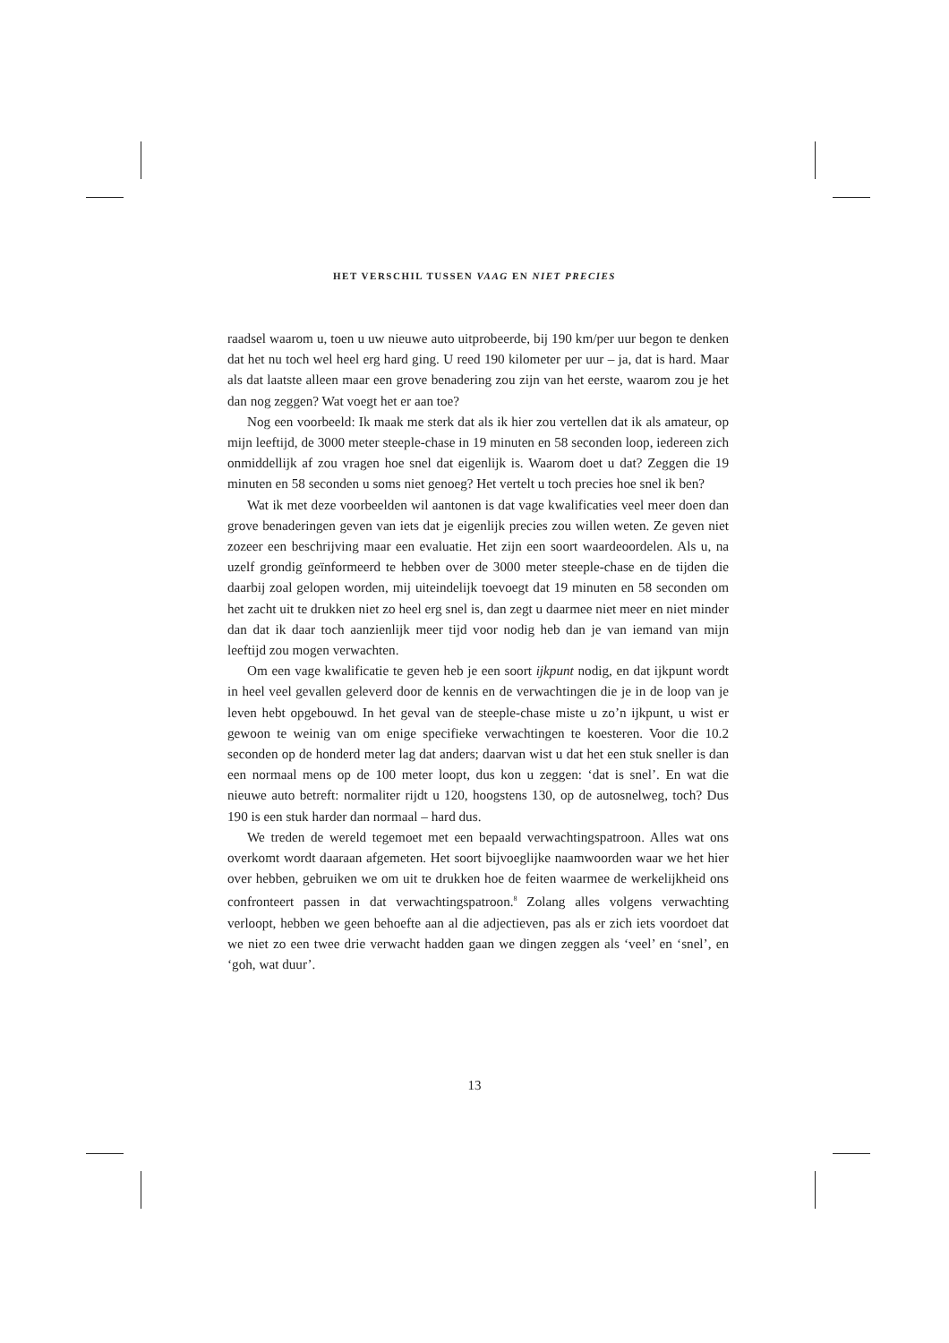HET VERSCHIL TUSSEN VAAG EN NIET PRECIES
raadsel waarom u, toen u uw nieuwe auto uitprobeerde, bij 190 km/per uur begon te denken dat het nu toch wel heel erg hard ging. U reed 190 kilometer per uur – ja, dat is hard. Maar als dat laatste alleen maar een grove benadering zou zijn van het eerste, waarom zou je het dan nog zeggen? Wat voegt het er aan toe?
Nog een voorbeeld: Ik maak me sterk dat als ik hier zou vertellen dat ik als amateur, op mijn leeftijd, de 3000 meter steeple-chase in 19 minuten en 58 seconden loop, iedereen zich onmiddellijk af zou vragen hoe snel dat eigenlijk is. Waarom doet u dat? Zeggen die 19 minuten en 58 seconden u soms niet genoeg? Het vertelt u toch precies hoe snel ik ben?
Wat ik met deze voorbeelden wil aantonen is dat vage kwalificaties veel meer doen dan grove benaderingen geven van iets dat je eigenlijk precies zou willen weten. Ze geven niet zozeer een beschrijving maar een evaluatie. Het zijn een soort waardeoordelen. Als u, na uzelf grondig geïnformeerd te hebben over de 3000 meter steeple-chase en de tijden die daarbij zoal gelopen worden, mij uiteindelijk toevoegt dat 19 minuten en 58 seconden om het zacht uit te drukken niet zo heel erg snel is, dan zegt u daarmee niet meer en niet minder dan dat ik daar toch aanzienlijk meer tijd voor nodig heb dan je van iemand van mijn leeftijd zou mogen verwachten.
Om een vage kwalificatie te geven heb je een soort ijkpunt nodig, en dat ijkpunt wordt in heel veel gevallen geleverd door de kennis en de verwachtingen die je in de loop van je leven hebt opgebouwd. In het geval van de steeple-chase miste u zo’n ijkpunt, u wist er gewoon te weinig van om enige specifieke verwachtingen te koesteren. Voor die 10.2 seconden op de honderd meter lag dat anders; daarvan wist u dat het een stuk sneller is dan een normaal mens op de 100 meter loopt, dus kon u zeggen: ‘dat is snel’. En wat die nieuwe auto betreft: normaliter rijdt u 120, hoogstens 130, op de autosnelweg, toch? Dus 190 is een stuk harder dan normaal – hard dus.
We treden de wereld tegemoet met een bepaald verwachtingspatroon. Alles wat ons overkomt wordt daaraan afgemeten. Het soort bijvoeglijke naamwoorden waar we het hier over hebben, gebruiken we om uit te drukken hoe de feiten waarmee de werkelijkheid ons confronteert passen in dat verwachtingspatroon.<sup>8</sup> Zolang alles volgens verwachting verloopt, hebben we geen behoefte aan al die adjectieven, pas als er zich iets voordoet dat we niet zo een twee drie verwacht hadden gaan we dingen zeggen als ‘veel’ en ‘snel’, en ‘goh, wat duur’.
13